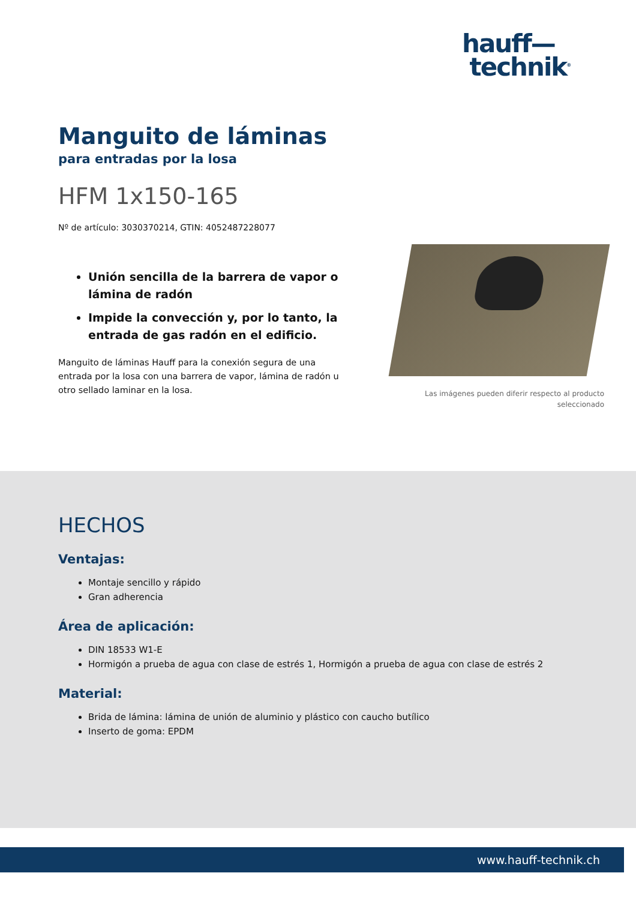hauff—
technik<sup>®</sup>
Manguito de láminas
para entradas por la losa
HFM 1x150-165
Nº de artículo: 3030370214, GTIN: 4052487228077
Unión sencilla de la barrera de vapor o lámina de radón
Impide la convección y, por lo tanto, la entrada de gas radón en el edificio.
Manguito de láminas Hauff para la conexión segura de una entrada por la losa con una barrera de vapor, lámina de radón u otro sellado laminar en la losa.
Las imágenes pueden diferir respecto al producto
seleccionado
HECHOS
Ventajas:
Montaje sencillo y rápido
Gran adherencia
Área de aplicación:
DIN 18533 W1-E
Hormigón a prueba de agua con clase de estrés 1, Hormigón a prueba de agua con clase de estrés 2
Material:
Brida de lámina: lámina de unión de aluminio y plástico con caucho butílico
Inserto de goma: EPDM
www.hauff-technik.ch